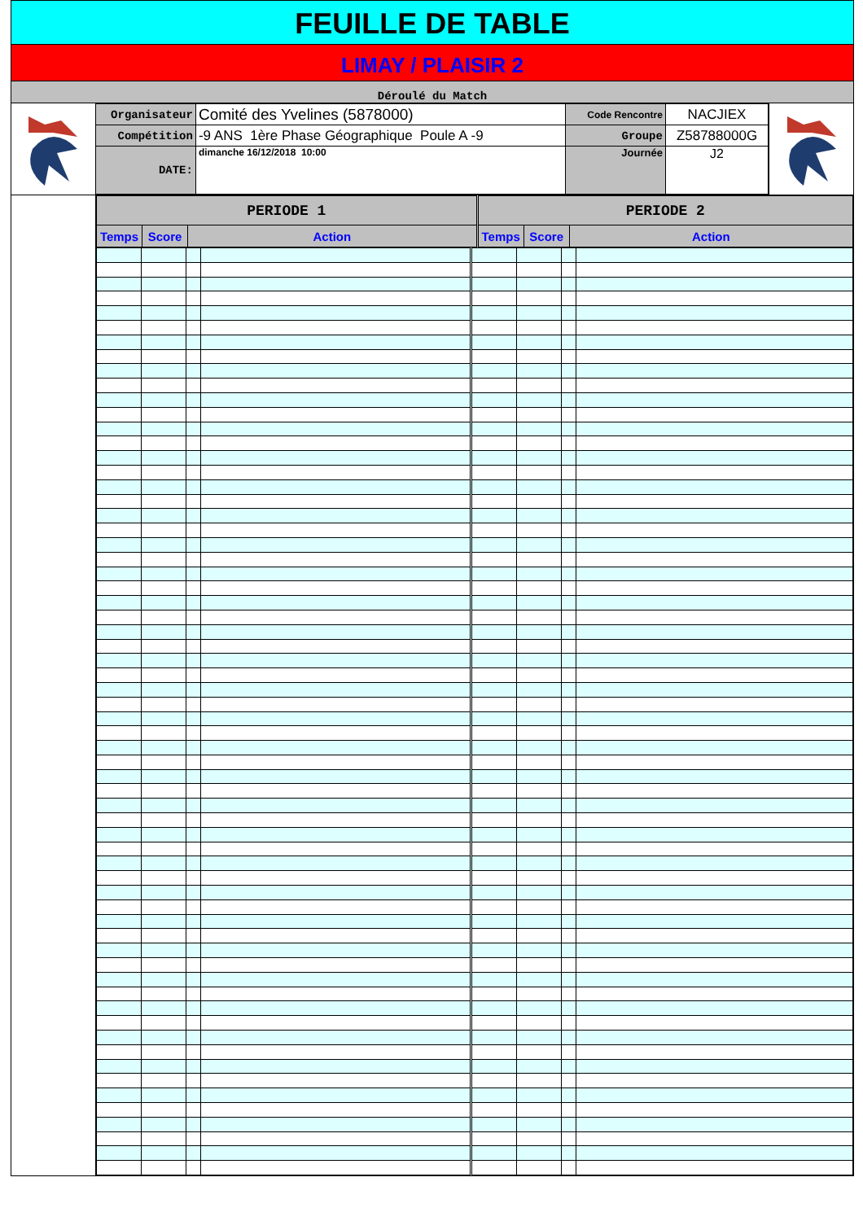FEUILLE DE TABLE
LIMAY / PLAISIR 2
Déroulé du Match
| Organisateur | Comité des Yvelines (5878000) | Code Rencontre | NACJIEX |
| Compétition | -9 ANS 1ère Phase Géographique Poule A -9 | Groupe | Z58788000G |
| DATE: | dimanche 16/12/2018 10:00 | Journée | J2 |
| PERIODE 1 | | | PERIODE 2 | | |
| --- | --- | --- | --- | --- | --- |
| Temps | Score | Action | Temps | Score | Action |